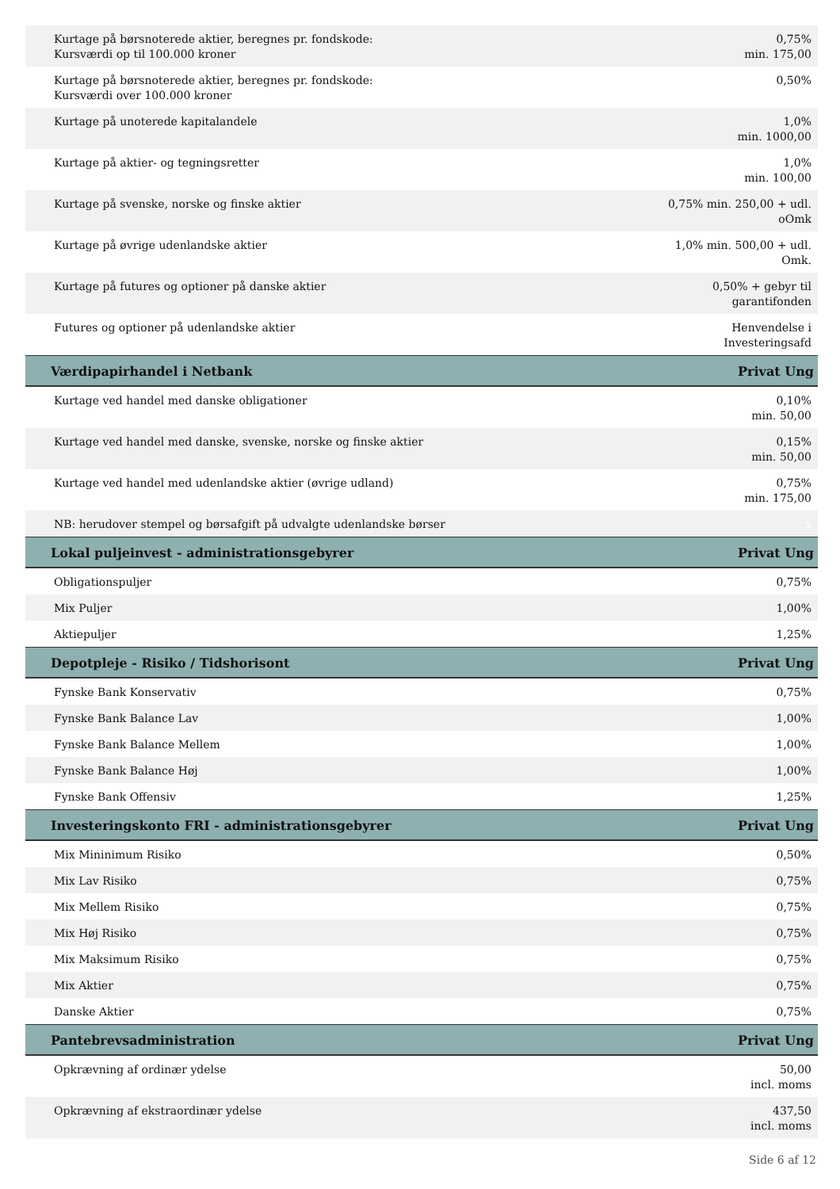| Kurtage på børsnoterede aktier, beregnes pr. fondskode: Kursværdi op til 100.000 kroner | 0,75% min. 175,00 |
| Kurtage på børsnoterede aktier, beregnes pr. fondskode: Kursværdi over 100.000 kroner | 0,50% |
| Kurtage på unoterede kapitalandele | 1,0% min. 1000,00 |
| Kurtage på aktier- og tegningsretter | 1,0% min. 100,00 |
| Kurtage på svenske, norske og finske aktier | 0,75% min. 250,00 + udl. oOmk |
| Kurtage på øvrige udenlandske aktier | 1,0% min. 500,00 + udl. Omk. |
| Kurtage på futures og optioner på danske aktier | 0,50% + gebyr til garantifonden |
| Futures og optioner på udenlandske aktier | Henvendelse i Investeringsafd |
| Værdipapirhandel i Netbank | Privat Ung |
| Kurtage ved handel med danske obligationer | 0,10% min. 50,00 |
| Kurtage ved handel med danske, svenske, norske og finske aktier | 0,15% min. 50,00 |
| Kurtage ved handel med udenlandske aktier (øvrige udland) | 0,75% min. 175,00 |
| NB: herudover stempel og børsafgift på udvalgte udenlandske børser | x |
| Lokal puljeinvest - administrationsgebyrer | Privat Ung |
| Obligationspuljer | 0,75% |
| Mix Puljer | 1,00% |
| Aktiepuljer | 1,25% |
| Depotpleje - Risiko / Tidshorisont | Privat Ung |
| Fynske Bank Konservativ | 0,75% |
| Fynske Bank Balance Lav | 1,00% |
| Fynske Bank Balance Mellem | 1,00% |
| Fynske Bank Balance Høj | 1,00% |
| Fynske Bank Offensiv | 1,25% |
| Investeringskonto FRI - administrationsgebyrer | Privat Ung |
| Mix Mininimum Risiko | 0,50% |
| Mix Lav Risiko | 0,75% |
| Mix Mellem Risiko | 0,75% |
| Mix Høj Risiko | 0,75% |
| Mix Maksimum Risiko | 0,75% |
| Mix Aktier | 0,75% |
| Danske Aktier | 0,75% |
| Pantebrevsadministration | Privat Ung |
| Opkrævning af ordinær ydelse | 50,00 incl. moms |
| Opkrævning af ekstraordinær ydelse | 437,50 incl. moms |
Side 6 af 12